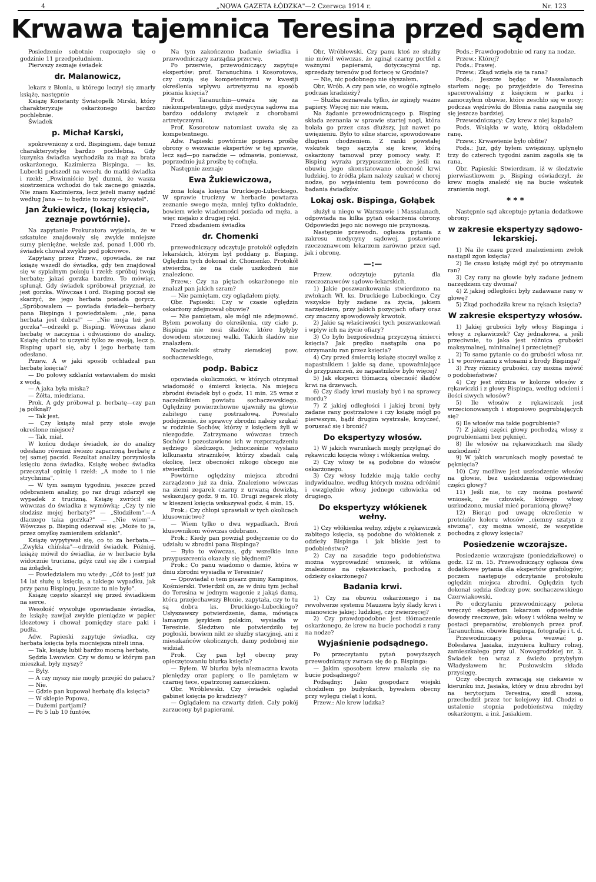4 „NOWA GAZETA ŁÓDZKA"—2 Czerwca 1914 r. Nr. 123
Krwawa tajemnica Teresina przed sądem
Posiedzenie sobotnie rozpoczęło się o godzinie 11 przedpołudniem.
Pierwszy zeznaje świadek
dr. Malanowicz,
lekarz z Błonia, u którego leczył się zmarły książę, następnie
Książę Konstanty Światopełk Mirski, który charakteryzuje oskarżonego bardzo pochlebnie.
Świadek
p. Michał Karski,
spokrewniony z ord. Bispingiem, daje temuż charakterystykę bardzo pochlebną. Gdy kuzynka świadka wychodziła za mąż za brata oskarżonego, Kazimierza Bispinga, — ks. Lubecki podszedł na weselu do matki świadka i rzekł: „Powinniście być dumni, że wasza siostrzenica wchodzi do tak zacnego gniazda. Nie znam Kazimierza, lecz jeżeli mamy sądzić według Jana — to będzie to zacny obywatel".
Jan Żukiewicz, (lokaj księcia, zeznaje powtórnie).
Na zapytanie Prokuratora wyjaśnia, że w szkatułce znajdowały się zwykle mniejsze sumy pieniężne, weksle zaś, ponad 1,000 rb. świadek chował zwykle pod pokrowce.
Zapytany przez Przew., opowiada, że raz książę wszedł do świadka, gdy ten znajdował się w sypialnym pokoju i rzekł: spróbuj twoją herbatę; jakaś gorzka bardzo. To mówiąc, splunął. Gdy świadek spróbował przyznał, że jest gorzka. Wówczas i ord. Bisping począł się skarżyć, że jego herbata posiada gorycz. „Spróbowałem — powiada świadek—herbaty pana Bispinga i powiedziałem: „nie, pana herbata jest dobra!" — „Nie moja też jest gorzka"—odrzekł p. Bisping. Wówczas zlano herbatę w naczynia i odwieziono do analizy. Książę chciał to uczynić tylko ze swoją, lecz p. Bisping uparł się, aby i jego herbatę tam odesłano.
Przew. A w jaki sposób ochładzał pan herbatę księcia?
— Do połowy szklanki wstawiałem do miski z wodą.
— A jaka była miska?
— Żółta, miedziana.
Prok. A gdy próbował p. herbatę—czy pan ją połknął?
— Tak jest.
— Czy książę miał przy stole swoje określone miejsce?
— Tak, miał.
W końcu dodaje świadek, że do analizy odesłano również świeżo zaparzoną herbatę z tej samej paczki. Rezultat analizy porzyniosła księciu żona świadka. Książę wobec świadka przeczytał opinię i rzekł: „A może to i nie strychnina".
— W tym samym tygodniu, jeszcze przed odebraniem analizy, po raz drugi zdarzył się wypadek z trucizną. Książę zwrócił się wówczas do świadka z wymówką: „Czy ty nie słodzisz mojej herbaty?" — „Słodziłem".—A dlaczego taka gorzka?" — „Nie wiem"— Wówczas p. Bisping odezwał się: „Może to ja, przez omyłkę zamieniłem szklanki".
Książę wypytywał się, co to za herbata.—„Zwykła chińska"—odrzekł świadek. Później, książę mówił do świadka, że w herbacie była widocznie trucizna, gdyż czuł się źle i cierpiał na żołądek.
— Powiedziałem mu wtedy: „Cóż to jest! już 14 lat służę u księcia, a takiego wypadku, jak przy panu Bispingu, jeszcze tu nie było".
Książę często skarżył się przed świadkiem na serce.
Wesołość wywołuje opowiadanie świadka, że książę zawijał zwykle pieniądze w papier klozetowy i chował pomiędzy stare paki i pudła.
Adw. Papieski zapytuje świadka, czy herbata księcia była mocniejsza niżeli inna.
— Tak, książę lubił bardzo mocną herbatę.
Sędzia Lwowicz: Czy w domu w którym pan mieszkał, były myszy?
— Były.
— A czy myszy nie mogły przejść do pałacu?
— Nie.
— Gdzie pan kupował herbatę dla księcia?
— W sklepie Popowa.
— Dużemi partjami?
— Po 5 lub 10 funtów.
Na tym zakończono badanie świadka i przewodniczący zarządza przerwę.
Po przerwie, przewodniczący zapytuje ekspertów: prof. Taranuchina i Kosorotowa, czy czują się kompetentnymi w kwestji określenia wpływu artretyzmu na sposób picania księcia?
Prof. Taranuchin—uważa się za niekompetentnego, gdyż medycyna sądowa ma bardzo oddalony związek z chorobami artretycznymi.
Prof. Kosorotow natomiast uważa się za kompetentnego.
Adw. Papieski powtórnie popiera prośbę obrony o wezwanie ekspertów w tej sprawie, lecz sąd—po naradzie — odmawia, ponieważ, poprzednio już prośbę tę cofnęła.
Następnie zeznaje
Ewa Żukiewiczowa,
żona lokaja księcia Druckiego-Lubeckiego. W sprawie trucizny w herbacie powtarza zeznanie swego męża, mniej tylko dokładnie, bowiem wiele wiadomości posiada od męża, a więc niejako z drugiej ręki.
Przed zbadaniem świadka
dr. Chomenki
przewodniczący odczytuje protokół oględzin lekarskich, którym był poddany p. Bisping. Oględzin tych dokonał dr. Chomenko. Protokół stwierdza, że na ciele uszkodzeń nie znaleziono.
Przew.: Czy na piętach oskarżonego nie znalazł pan jakich szram?
— Nie pamiętam, czy oglądałem pięty.
Obr. Papieski: Czy w czasie oględzin oskarżony zdejmował obuwie?
— Nie pamiętam, ale mógł nie zdejmować. Byłem powołany do określenia, czy ciało p. Bispinga nie nosi śladów, które byłyby dowodem stoczonej walki. Takich śladów nie znalazłem.
Naczelnik straży ziemskiej pow. sochaczewskiego,
podp. Babicz
opowiada okoliczności, w których otrzymał wiadomość o śmierci księcia. Na miejscu zbrodni świadek był o godz. 11 min. 25 wraz z naczelnikiem powiatu sochaczewskiego. Oględziny powierzchowne ujawniły na głowie zabitego ranę postrzałową. Powstało podejrzenie, że sprawcy zbrodni należy szukać w rodzinie Sochów, którzy z księciem żyli w niezgodzie. Zatrzymano wówczas trzech Sochów i pozostawiono ich w rozporządzeniu sędziego śledczego. Jednocześnie wysłano kilkunastu strażników, którzy zbadali całą okolicę, lecz obecności nikogo obcego nie stwierdzili.
Powtórne oględziny miejsca zbrodni zarządzono już za dnia. Znaleziono wówczas na ziemi zegarek czarny z urwaną dewizką, wskazujący godz. 9 m. 10. Drugi zegarek złoty w kieszeni księcia wskazywał godz. 4 min. 15.
Prok.: Czy chłopi uprawiali w tych okolicach kłusownictwo?
— Wiem tylko o dwu wypadkach. Broń kłusownikom wówczas odebrano.
Prok.: Kiedy pan powziął podejrzenie co do udziału w zbrodni pana Bispinga?
— Było to wówczas, gdy wszelkie inne przypuszczenia okazały się błędnemi?
Prok.: Co panu wiadomo o damie, która w dniu zbrodni wysiadła w Teresinie?
— Opowiadał o tem pisarz gminy Kampinos, Kośmierski. Twierdził on, że w dniu tym jechał do Teresina w jednym wagonie z jakąś damą, która przejechawszy Błonie, zapytała, czy to tu są dobra ks. Druckiego-Lubeckiego? Usłyszawszy potwierdzenie, dama, mówiąca łamanym językiem polskim, wysiadła w Teresinie. Śledztwo nie potwierdziło tej pogłoski, bowiem nikt ze służby stacyjnej, ani z mieszkańców okolicznych, damy podobnej nie widział.
Prok. Czy pan był obecny przy opieczętowaniu biurka księcia?
— Byłem. W biurku była nieznaczna kwota pieniędzy oraz papiery, o ile pamiętam w czarnej tece, opatrzonej zameczkiem.
Obr. Wróblewski. Czy świadek oglądał gabinet księcia po kradzieży?
— Oglądałem na czwarty dzień. Cały pokój zarzucony był papierami.
Obr. Wróblewski. Czy panu ktoś ze służby nie mówił wówczas, że zginął czarny portfel z ważnymi papierami, dotyczącymi np. sprzedaży terenów pod fortecę w Grodnie?
— Nie, nic podobnego nie słyszałem.
Obr. Wrób. A czy pan wie, co wogóle zginęło podczas kradzieży?
— Służba zeznawała tylko, że zginęły ważne papiery. Więcej nic nie wiem.
Na żądanie przewodniczącego p. Bisping składa zeznania w sprawie startej nogi, która bolała go przez czas dłuższy, już nawet po uwięzieniu. Było to silne starcie, spowodowane długiem chodzeniem. Z ranki powstałej wskutek tego sączyła się krew, którą oskarżony tamował przy pomocy waty. P. Bisping wyraża przypuszczenie, że jeśli na obuwiu jego skonstatowano obecność krwi ludzkiej, to źródła plam należy szukać w chorej nodze, po wyjaśnieniu tem powrócono do badania świadków.
Lokaj osk. Bispinga, Gołąbek
służył u niego w Warszawie i Massalanach, odpowiada na kilka pytań oskarżenia obrony. Odpowiedzi jego nic nowego nie przynoszą.
Następnie przewodn. ogłasza pytania z zakresu medycyny sądowej, postawione rzeczoznawcom lekarzom zarówno przez sąd, jak i obronę.
—:—
Przew. odczytuje pytania dla rzeczoznawców sądowo-lekarskich.
1) Jakie poszwankowania stwierdzono na zwłokach Wł. ks. Druckiego Lubeckiego. Czy wszyskie były zadane za życia, jakiem narzędziem, przy jakich pozycjach ofiary oraz czy znaczny spowodowały krwotok.
2) Jakie są właściwości tych poszwankowań i wpływ ich na życie ofiary?
3) Co było bezpośrednią przyczyną śmierci księcia? Jak prędko nastąpiła ona po otrzymaniu ran przez księcia?
4) Czy przed śmiercią książę stoczył walkę z napastnikiem i jakie są dane, upoważniające do przypuszczeń, że napastników było więcej?
5) Jak eksperci tłómaczą obecność śladów krwi na drzewach.
6) Czy ślady krwi musiały być i na sprawcy mordu?
7) Z jakiej odległości i jakiej broni były zadane rany postrzałowe i czy książę mógł po pierwszym, bądź drugim wystrzale, krzyczeć, poruszać się i bronić?
Do ekspertyzy włosów.
1) W jakich warunkach mogły przylgnąć do rękawiczki księcia włosy i włókienka wełny.
2) Czy włosy te są podobne do włosów oskarżonego.
3) Czy włosy ludzkie mają takie cechy indywidualne, według których można odróżnić i ewzględnie włosy jednego człowieka od drugiego.
Do ekspertyzy włókienek wełny.
1) Czy włókienka wełny, zdjęte z rękawiczek zabitego księcia, są podobne do włókienek z odzieży Bispinga i jak bliskie jest to podobieństwo?
2) Czy na zasadzie tego podobieństwa można wyprowadzić wniosek, iż włókna znalezione na rękawiczkach, pochodzą z odzieży oskarżonego?
Badania krwi.
1) Czy na obuwiu oskarżonego i na rewolwerze systemu Mauzera były ślady krwi i mianowicie jakiej: ludzkiej, czy zwierzęcej?
2) Czy prawdopodobne jest tłómaczenie oskarżonego, że krew na bucie pochodzi z rany na nodze?
Wyjaśnienie podsądnego.
Po przeczytaniu pytań powyższych przewodniczący zwraca się do p. Bispinga:
— Jakim sposobem krew znalazła się na bucie podsądnego?
Podsądny: Jako gospodarz wiejski chodziłem po budynkach, bywałem obecny przy wylęgu cieląt i koni.
Przew.: Ale krew ludzka?
Pods.: Prawdopodobnie od rany na nodze.
Przew.: Której?
Pods.: Prawej.
Przew.: Zkąd wzięła się ta rana?
Pods.: Jeszcze będąc w Massalanach starłem nogę; po przyjeździe do Teresina spacerowaliśmy z księciem w parku i zamoczyłem obuwie, które zeschło się w nocy; podczas wędrówki do Błonia rana zaogniła się się jeszcze bardziej.
Przewodniczący: Czy krew z niej kapała?
Pods. Wsiąkła w watę, którą okładałem ranę.
Przew.: Krwawienie było obfite?
Pods.: Już, gdy byłem uwięziony, upłynęło trzy do czterech tygodni zanim zagoiła się ta rana.
Obr. Papieski: Stwierdzam, iż w śledztwie pierwiastkowem p. Bisping oświadczył, że krew mogła znaleźć się na bucie wskutek zranienia nogi.
* * *
Następnie sąd akceptuje pytania dodatkowe obrony:
w zakresie ekspertyzy sądowo-lekarskiej.
1) Na ile czasu przed znalezieniem zwłok nastąpił zgon księcia?
2) Ile czasu książę mógł żyć po otrzymaniu ran?
3) Czy rany na głowie były zadane jednem narzędziem czy dwoma?
4) Z jakiej odległości były zadawane rany w głowę?
5) Zkąd pochodziła krew na rękach księcia?
W zakresie ekspertyzy włosów.
1) Jakiej grubości były włosy Bispinga i włosy z rękawiczek? Czy jednakowa, a jeśli przeciwnie, to jaka jest różnica grubości maksymalnej, minimalnej i przeciętnej?
2) To samo pytanie co do grubości włosa nr. 11 w porównaniu z włosami z brody Bispinga?
3) Przy różnicy grubości, czy można mówić o podobieństwie?
4) Czy jest różnica w kolorze włosów z rękawiczki i z głowy Bispinga, według odcieni i ilości siwych włosów?
5) Ile włosów z rękawiczek jest wrzecionowanych i stopniowo pogrubiających się?
6) Ile włosów ma takie pogrubienie?
7) Z jakiej części głowy pochodzą włosy z pogrubieniami bez pęknięć.
8) Ile włosów na rękawiczkach ma ślady uszkodzeń?
9) W jakich warunkach mogły powstać te pęknięcia?
10) Czy możliwe jest uszkodzenie włosów na głowie, bez uszkodzenia odpowiedniej części głowy?
11) Jeśli nie, to czy można postawić wniosek, że człowiek, którego włosy uszkodzono, musiał mieć poranioną głowę?
12) Biorąc pod uwagę określenie w protokóle koloru włosów „ciemny szatyn z siwizną", czy można wnosić, że wszystkie pochodzą z głowy księcia?
Posiedzenie wczorajsze.
Posiedzenie wczorajsze (poniedziałkowe) o godz. 12 m. 15. Przewodniczący ogłasza dwa dodatkowe pytania dla ekspertów grafologów; poczem następuje odczytanie protokułu oględzin miejsca zbrodni. Oględzin tych dokonał sędzia śledczy pow. sochaczewskiego Czerwiakowski.
Po odczytaniu przewodniczący poleca wręczyć ekspertom lekarzom odpowiednie dowody rzeczowe, jak: włosy i włókna wełny w postaci preparatów, zrobionych przez prof. Taranuchina, obuwie Bispinga, fotografje i t. d.
Przewodniczący poleca wezwać p. Bolesława Jasiaka, inżyniera kultury rolnej, zamieszkałego przy ul. Nowogrodzkiej nr. 3. Świadek ten wraz z świeżo przybyłym Władysławem hr. Pusłowskim składa przysięgę.
Oczy obecnych zwracają się ciekawie w kierunku inż. Jasiaka, który w dniu zbrodni był na terytorjum Teresina, szedł szosą, przechodził przez tor kolejowy itd. Chodzi o ustalenie stopnia podobieństwa między oskarżonym, a inż. Jasiakiem.